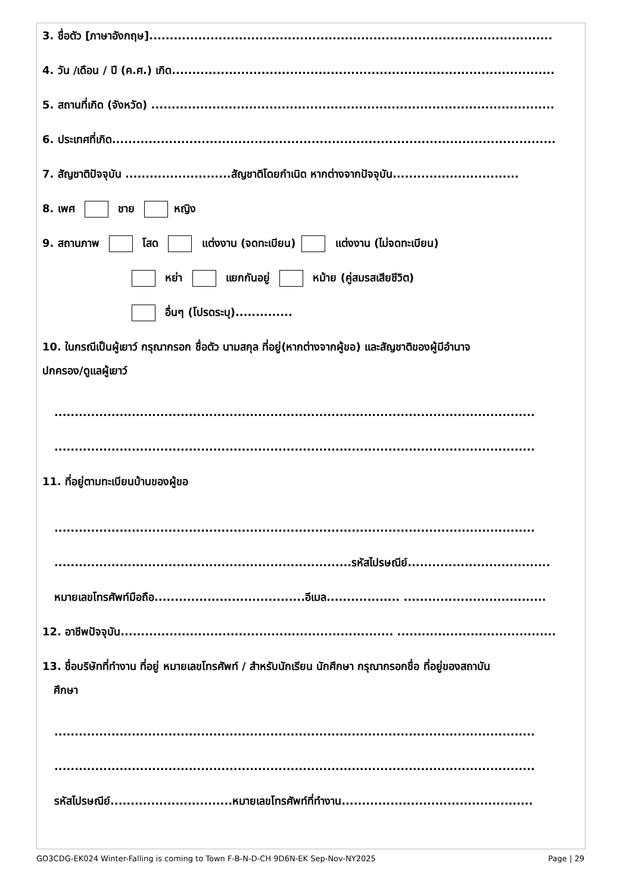3. ชื่อตัว [ภาษาอังกฤษ]...................................................................................................
4. วัน /เดือน / ปี (ค.ศ.) เกิด..............................................................................................
5. สถานที่เกิด (จังหวัด) ...................................................................................................
6. ประเทศที่เกิด.............................................................................................................
7. สัญชาติปัจจุบัน ..........................สัญชาติโดยกำเนิด หากต่างจากปัจจุบัน...............................
8. เพศ ชาย หญิง
9. สถานภาพ โสด แต่งงาน (จดทะเบียน) แต่งงาน (ไม่จดทะเบียน)
หย่า แยกกันอยู่ หม้าย (คู่สมรสเสียชีวิต)
อื่นๆ (โปรดระบุ)..............
10. ในกรณีเป็นผู้เยาว์ กรุณากรอก ชื่อตัว นามสกุล ที่อยู่(หากต่างจากผู้ขอ) และสัญชาติของผู้มีอำนาจ
ปกครอง/ดูแลผู้เยาว์
......................................................................................................................
......................................................................................................................
11. ที่อยู่ตามทะเบียนบ้านของผู้ขอ
......................................................................................................................
.........................................................................รหัสไปรษณีย์...................................
หมายเลขโทรศัพท์มือถือ.....................................อีเมล.................. ...................................
12. อาชีพปัจจุบัน................................................................... .......................................
13. ชื่อบริษัทที่ทำงาน ที่อยู่ หมายเลขโทรศัพท์ / สำหรับนักเรียน นักศึกษา กรุณากรอกชื่อ ที่อยู่ของสถาบัน
ศึกษา
......................................................................................................................
......................................................................................................................
รหัสไปรษณีย์..............................หมายเลขโทรศัพท์ที่ทำงาน...............................................
GO3CDG-EK024 Winter-Falling is coming to Town F-B-N-D-CH 9D6N-EK Sep-Nov-NY2025 Page | 29